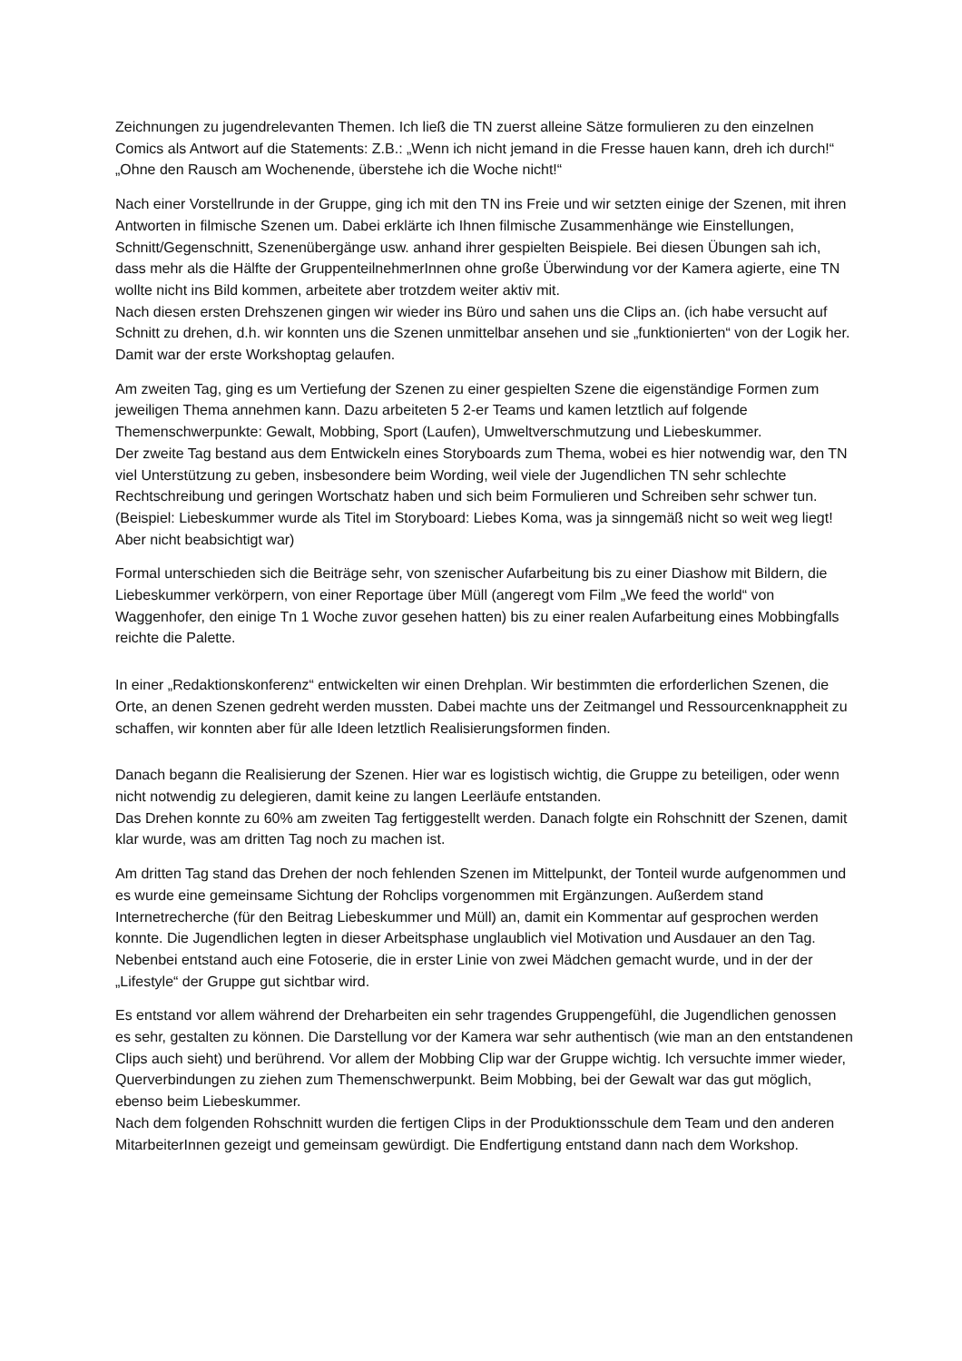Zeichnungen zu jugendrelevanten Themen. Ich ließ die TN zuerst alleine Sätze formulieren zu den einzelnen Comics als Antwort auf die Statements: Z.B.: „Wenn ich nicht jemand in die Fresse hauen kann, dreh ich durch!“ „Ohne den Rausch am Wochenende, überstehe ich die Woche nicht!“
Nach einer Vorstellrunde in der Gruppe, ging ich mit den TN ins Freie und wir setzten einige der Szenen, mit ihren Antworten in filmische Szenen um. Dabei erklärte ich Ihnen filmische Zusammenhänge wie Einstellungen, Schnitt/Gegenschnitt, Szenenübergänge usw. anhand ihrer gespielten Beispiele. Bei diesen Übungen sah ich, dass mehr als die Hälfte der GruppenteilnehmerInnen ohne große Überwindung vor der Kamera agierte, eine TN wollte nicht ins Bild kommen, arbeitete aber trotzdem weiter aktiv mit.
Nach diesen ersten Drehszenen gingen wir wieder ins Büro und sahen uns die Clips an. (ich habe versucht auf Schnitt zu drehen, d.h. wir konnten uns die Szenen unmittelbar ansehen und sie „funktionierten“ von der Logik her. Damit war der erste Workshoptag gelaufen.
Am zweiten Tag, ging es um Vertiefung der Szenen zu einer gespielten Szene die eigenständige Formen zum jeweiligen Thema annehmen kann. Dazu arbeiteten 5 2-er Teams und kamen letztlich auf folgende Themenschwerpunkte: Gewalt, Mobbing, Sport (Laufen), Umweltverschmutzung und Liebeskummer.
Der zweite Tag bestand aus dem Entwickeln eines Storyboards zum Thema, wobei es hier notwendig war, den TN viel Unterstützung zu geben, insbesondere beim Wording, weil viele der Jugendlichen TN sehr schlechte Rechtschreibung und geringen Wortschatz haben und sich beim Formulieren und Schreiben sehr schwer tun. (Beispiel: Liebeskummer wurde als Titel im Storyboard: Liebes Koma, was ja sinngemäß nicht so weit weg liegt! Aber nicht beabsichtigt war)
Formal unterschieden sich die Beiträge sehr, von szenischer Aufarbeitung bis zu einer Diashow mit Bildern, die Liebeskummer verkörpern, von einer Reportage über Müll (angeregt vom Film „We feed the world“ von Waggenhofer, den einige Tn 1 Woche zuvor gesehen hatten) bis zu einer realen Aufarbeitung eines Mobbingfalls reichte die Palette.
In einer „Redaktionskonferenz“ entwickelten wir einen Drehplan. Wir bestimmten die erforderlichen Szenen, die Orte, an denen Szenen gedreht werden mussten. Dabei machte uns der Zeitmangel und Ressourcenknappheit zu schaffen, wir konnten aber für alle Ideen letztlich Realisierungsformen finden.
Danach begann die Realisierung der Szenen. Hier war es logistisch wichtig, die Gruppe zu beteiligen, oder wenn nicht notwendig zu delegieren, damit keine zu langen Leerläufe entstanden.
Das Drehen konnte zu 60% am zweiten Tag fertiggestellt werden. Danach folgte ein Rohschnitt der Szenen, damit klar wurde, was am dritten Tag noch zu machen ist.
Am dritten Tag stand das Drehen der noch fehlenden Szenen im Mittelpunkt, der Tonteil wurde aufgenommen und es wurde eine gemeinsame Sichtung der Rohclips vorgenommen mit Ergänzungen. Außerdem stand Internetrecherche (für den Beitrag Liebeskummer und Müll) an, damit ein Kommentar auf gesprochen werden konnte. Die Jugendlichen legten in dieser Arbeitsphase unglaublich viel Motivation und Ausdauer an den Tag. Nebenbei entstand auch eine Fotoserie, die in erster Linie von zwei Mädchen gemacht wurde, und in der der „Lifestyle“ der Gruppe gut sichtbar wird.
Es entstand vor allem während der Dreharbeiten ein sehr tragendes Gruppengefühl, die Jugendlichen genossen es sehr, gestalten zu können. Die Darstellung vor der Kamera war sehr authentisch (wie man an den entstandenen Clips auch sieht) und berührend. Vor allem der Mobbing Clip war der Gruppe wichtig. Ich versuchte immer wieder, Querverbindungen zu ziehen zum Themenschwerpunkt. Beim Mobbing, bei der Gewalt war das gut möglich, ebenso beim Liebeskummer.
Nach dem folgenden Rohschnitt wurden die fertigen Clips in der Produktionsschule dem Team und den anderen MitarbeiterInnen gezeigt und gemeinsam gewürdigt. Die Endfertigung entstand dann nach dem Workshop.